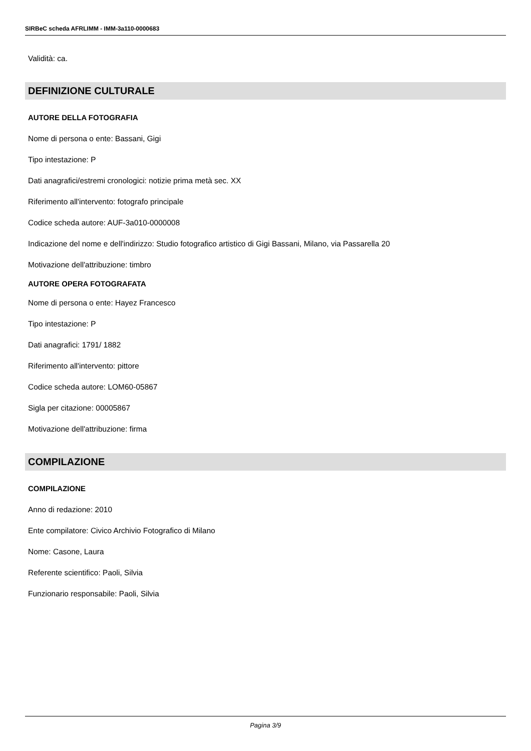SIRBeC scheda AFRLIMM - IMM-3a110-0000683
Validità: ca.
DEFINIZIONE CULTURALE
AUTORE DELLA FOTOGRAFIA
Nome di persona o ente: Bassani, Gigi
Tipo intestazione: P
Dati anagrafici/estremi cronologici: notizie prima metà sec. XX
Riferimento all'intervento: fotografo principale
Codice scheda autore: AUF-3a010-0000008
Indicazione del nome e dell'indirizzo: Studio fotografico artistico di Gigi Bassani, Milano, via Passarella 20
Motivazione dell'attribuzione: timbro
AUTORE OPERA FOTOGRAFATA
Nome di persona o ente: Hayez Francesco
Tipo intestazione: P
Dati anagrafici: 1791/ 1882
Riferimento all'intervento: pittore
Codice scheda autore: LOM60-05867
Sigla per citazione: 00005867
Motivazione dell'attribuzione: firma
COMPILAZIONE
COMPILAZIONE
Anno di redazione: 2010
Ente compilatore: Civico Archivio Fotografico di Milano
Nome: Casone, Laura
Referente scientifico: Paoli, Silvia
Funzionario responsabile: Paoli, Silvia
Pagina 3/9